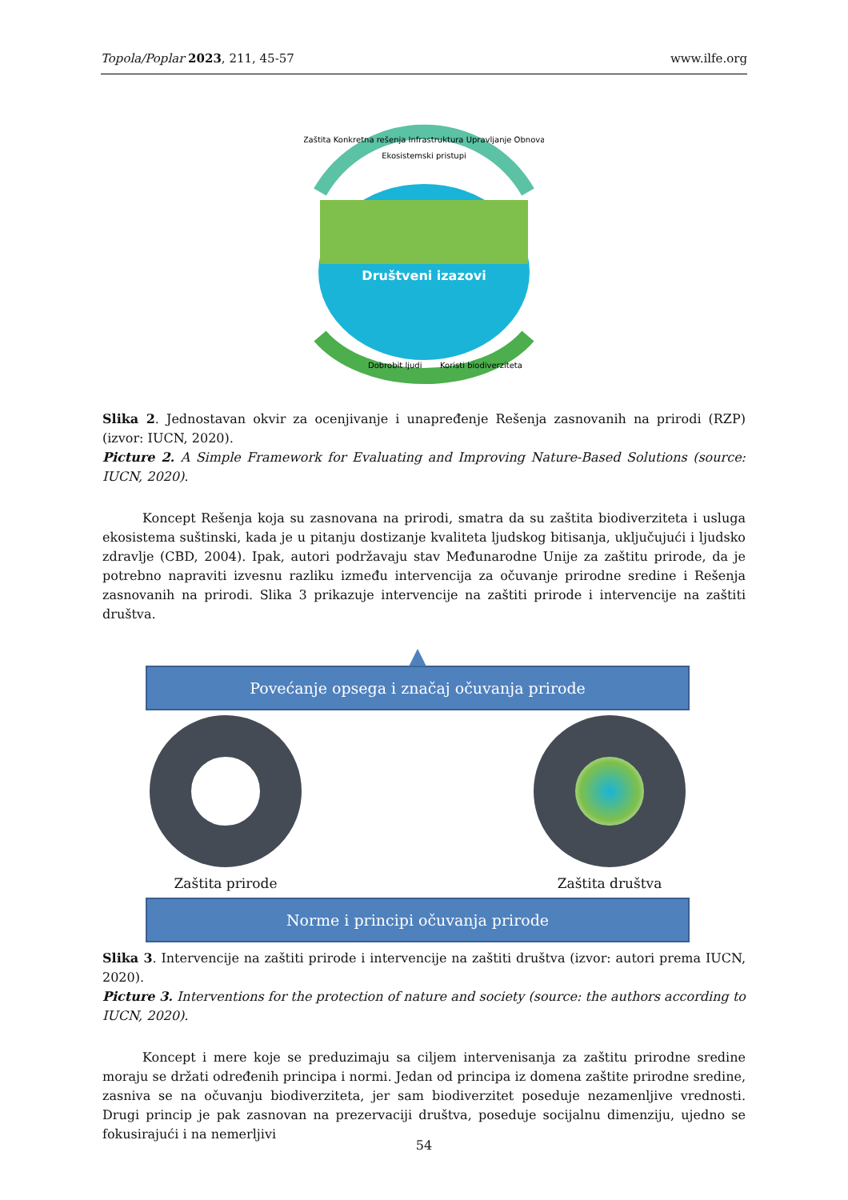Topola/Poplar 2023, 211, 45-57 www.ilfe.org
Zaštita Konkretna rešenja Infrastruktura Upravljanje Obnova
Ekosistemski pristupi
Društveni izazovi
Dobrobit ljudi
Koristi biodiverziteta
Slika 2. Jednostavan okvir za ocenjivanje i unapređenje Rešenja zasnovanih na prirodi (RZP) (izvor: IUCN, 2020).
Picture 2. A Simple Framework for Evaluating and Improving Nature-Based Solutions (source: IUCN, 2020).
Koncept Rešenja koja su zasnovana na prirodi, smatra da su zaštita biodiverziteta i usluga ekosistema suštinski, kada je u pitanju dostizanje kvaliteta ljudskog bitisanja, uključujući i ljudsko zdravlje (CBD, 2004). Ipak, autori podržavaju stav Međunarodne Unije za zaštitu prirode, da je potrebno napraviti izvesnu razliku između intervencija za očuvanje prirodne sredine i Rešenja zasnovanih na prirodi. Slika 3 prikazuje intervencije na zaštiti prirode i intervencije na zaštiti društva.
▲
Povećanje opsega i značaj očuvanja prirode
Zaštita prirode Zaštita društva
Norme i principi očuvanja prirode
Slika 3. Intervencije na zaštiti prirode i intervencije na zaštiti društva (izvor: autori prema IUCN, 2020).
Picture 3. Interventions for the protection of nature and society (source: the authors according to IUCN, 2020).
Koncept i mere koje se preduzimaju sa ciljem intervenisanja za zaštitu prirodne sredine moraju se držati određenih principa i normi. Jedan od principa iz domena zaštite prirodne sredine, zasniva se na očuvanju biodiverziteta, jer sam biodiverzitet poseduje nezamenljive vrednosti. Drugi princip je pak zasnovan na prezervaciji društva, poseduje socijalnu dimenziju, ujedno se fokusirajući i na nemerljivi
54